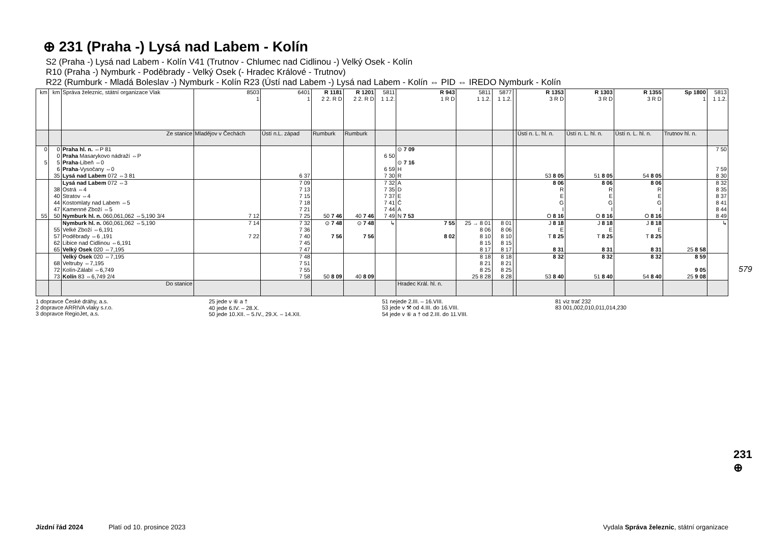⊕ 231 (Praha -) Lysá nad Labem - Kolín
S2 (Praha -) Lysá nad Labem - Kolín V41 (Trutnov - Chlumec nad Cidlinou -) Velký Osek - Kolín
R10 (Praha -) Nymburk - Poděbrady - Velký Osek (- Hradec Králové - Trutnov)
R22 (Rumburk - Mladá Boleslav -) Nymburk - Kolín R23 (Ústí nad Labem -) Lysá nad Labem - Kolín ⇔ PID ⇔ IREDO Nymburk - Kolín
| km | km | Správa železnic, státní organizace Vlak | 8503 1 | 6401 1 | R 1181 2 2. R D | R 1201 2 2. R D | 5811 1 1.2. | R 943 1 R D | 5811 1 1.2. | 5877 1 1.2. | | R 1353 3 R D | R 1303 3 R D | R 1355 3 R D | Sp 1800 1 | 5813 1 1.2. |
| --- | --- | --- | --- | --- | --- | --- | --- | --- | --- | --- | --- | --- | --- | --- | --- | --- |
| | | Ze stanice | Mladějov v Čechách | Ústí n.L. západ | Rumburk | Rumburk | | | | | | Ústí n. L. hl. n. | Ústí n. L. hl. n. | Ústí n. L. hl. n. | Trutnov hl. n. | |
| 0 5 | 0 0 5 6 35 | Praha hl. n. ⇔P 81 Praha Masarykovo nádraží ⇔P Praha -Libeň ⇔0 Praha -Vysočany ⇔0 Lysá nad Labem 072 ⇔3 81 | | 6 37 | | | 6 50 6 59 7 30 | ⊙ 7 09 ⊙ 7 16 H R | | | | 53 8 05 | 51 8 05 | 54 8 05 | | 7 50 7 59 8 30 |
| 55 | 38 40 44 47 50 | Lysá nad Labem 072 ⇔3 Ostrá ⇔4 Stratov ⇔4 Kostomlaty nad Labem ⇔5 Kamenné Zboží ⇔5 Nymburk hl. n. 060,061,062 ⇔5,190 3/4 | 7 12 | 7 09 7 13 7 15 7 18 7 21 7 25 | 50 7 46 | 40 7 46 | 7 32 7 35 7 37 7 41 7 44 7 49 | A D E Č A N 7 53 | | | | 8 06 R E G I O 8 16 | 8 06 R E G I O 8 16 | 8 06 R E G I O 8 16 | | 8 32 8 35 8 37 8 41 8 44 8 49 |
| | 55 57 62 65 | Nymburk hl. n. 060,061,062 ⇔5,190 Velké Zboží ⇔6,191 Poděbrady ⇔6 ,191 Libice nad Cidlinou ⇔6,191 Velký Osek 020 ⇔7,195 | 7 14 7 22 | 7 32 7 36 7 40 7 45 7 47 | ⊙ 7 48 7 56 | ⊙ 7 48 7 56 | ↳ | 7 55 8 02 | 25 → 8 01 8 06 8 10 8 15 8 17 | 8 01 8 06 8 10 8 15 8 17 | | J 8 18 E T 8 25 8 31 | J 8 18 E T 8 25 8 31 | J 8 18 E T 8 25 8 31 | 25 8 58 | ↳ |
| | 68 72 73 | Velký Osek 020 ⇔7,195 Veltruby ⇔7,195 Kolín-Zálabí ⇔6,749 Kolín 83 ⇔6,749 2/4 | | 7 48 7 51 7 55 7 58 | 50 8 09 | 40 8 09 | | | 8 18 8 21 8 25 25 8 28 | 8 18 8 21 8 25 8 28 | | 8 32 53 8 40 | 8 32 51 8 40 | 8 32 54 8 40 | 8 59 9 05 25 9 08 | |
| | | Do stanice | | | | | | Hradec Král. hl. n. | | | | | | | | |
1 dopravce České dráhy, a.s.
2 dopravce ARRIVA vlaky s.r.o.
3 dopravce RegioJet, a.s.
25 jede v ⑥ a †
40 jede 6.IV. – 28.X.
50 jede 10.XII. – 5.IV., 29.X. – 14.XII.
51 nejede 2.III. – 16.VIII.
53 jede v ⚒ od 4.III. do 16.VIII.
54 jede v ⑥ a † od 2.III. do 11.VIII.
81 viz trať 232
83 001,002,010,011,014,230
579
231 ⊕
Jízdní řád 2024 Platí od 10. prosince 2023 Vydala Správa železnic, státní organizace